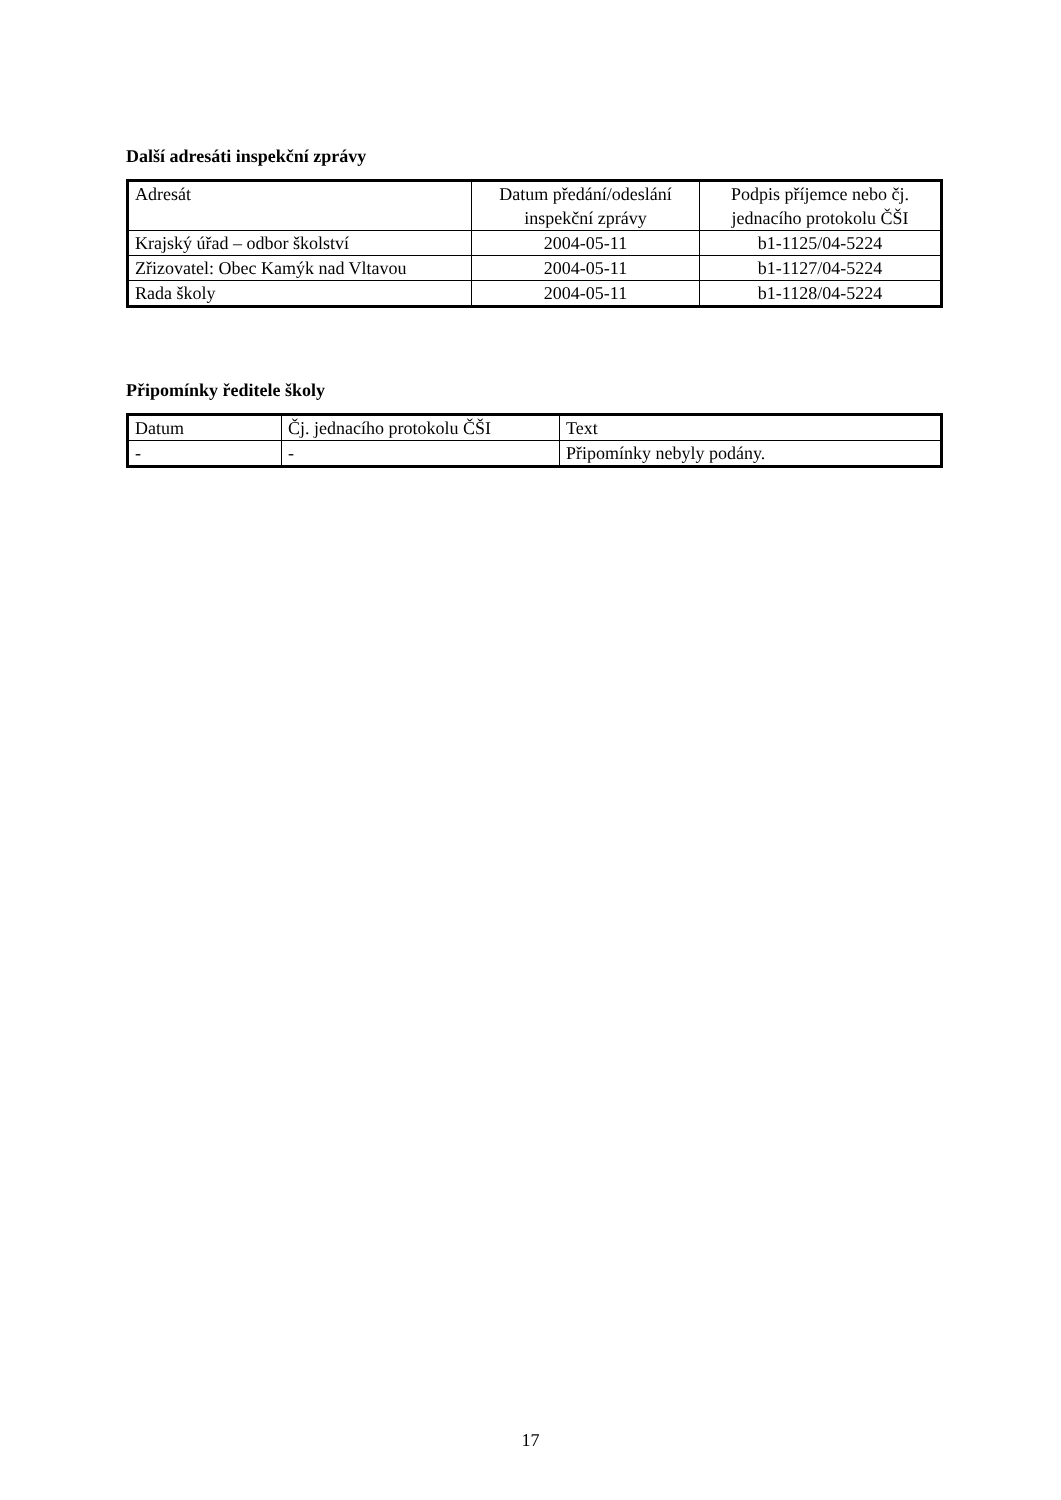Další adresáti inspekční zprávy
| Adresát | Datum předání/odeslání inspekční zprávy | Podpis příjemce nebo čj. jednacího protokolu ČŠI |
| Krajský úřad – odbor školství | 2004-05-11 | b1-1125/04-5224 |
| Zřizovatel: Obec Kamýk nad Vltavou | 2004-05-11 | b1-1127/04-5224 |
| Rada školy | 2004-05-11 | b1-1128/04-5224 |
Připomínky ředitele školy
| Datum | Čj. jednacího protokolu ČŠI | Text |
| - | - | Připomínky nebyly podány. |
17